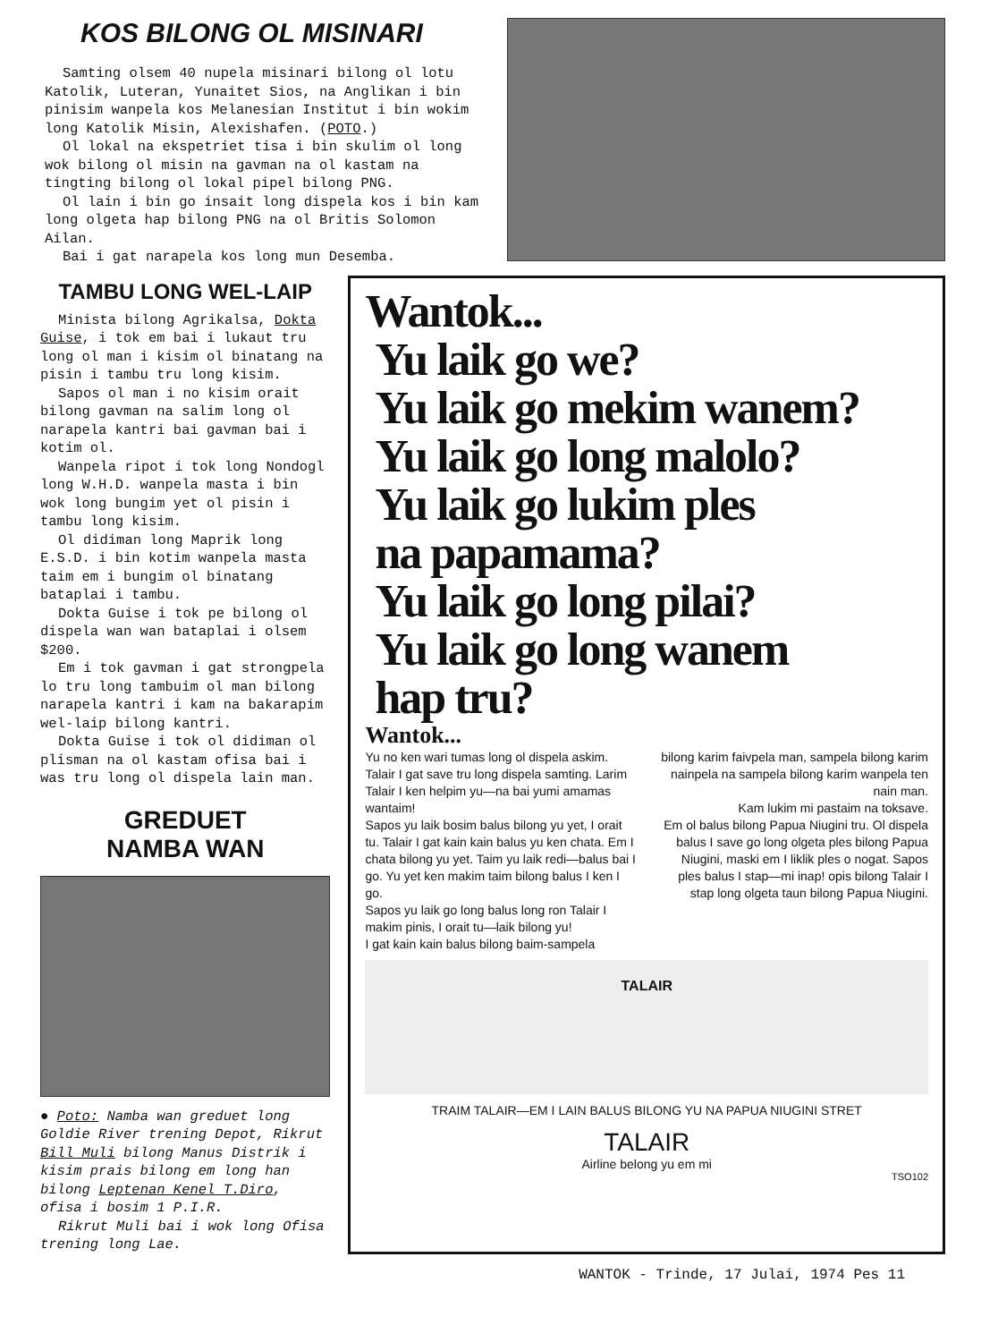KOS BILONG OL MISINARI
Samting olsem 40 nupela misinari bilong ol lotu Katolik, Luteran, Yunaitet Sios, na Anglikan i bin pinisim wanpela kos Melanesian Institut i bin wokim long Katolik Misin, Alexishafen. (POTO.)
Ol lokal na ekspetriet tisa i bin skulim ol long wok bilong ol misin na gavman na ol kastam na tingting bilong ol lokal pipel bilong PNG.
Ol lain i bin go insait long dispela kos i bin kam long olgeta hap bilong PNG na ol Britis Solomon Ailan.
Bai i gat narapela kos long mun Desemba.
TAMBU LONG WEL-LAIP
Minista bilong Agrikalsa, Dokta Guise, i tok em bai i lukaut tru long ol man i kisim ol binatang na pisin i tambu tru long kisim.
Sapos ol man i no kisim orait bilong gavman na salim long ol narapela kantri bai gavman bai i kotim ol.
Wanpela ripot i tok long Nondogl long W.H.D. wanpela masta i bin wok long bungim yet ol pisin i tambu long kisim.
Ol didiman long Maprik long E.S.D. i bin kotim wanpela masta taim em i bungim ol binatang bataplai i tambu.
Dokta Guise i tok pe bilong ol dispela wan wan bataplai i olsem $200.
Em i tok gavman i gat strongpela lo tru long tambuim ol man bilong narapela kantri i kam na bakarapim wel-laip bilong kantri.
Dokta Guise i tok ol didiman ol plisman na ol kastam ofisa bai i was tru long ol dispela lain man.
GREDUET
NAMBA WAN
● Poto: Namba wan greduet long Goldie River trening Depot, Rikrut Bill Muli bilong Manus Distrik i kisim prais bilong em long han bilong Leptenan Kenel T.Diro, ofisa i bosim 1 P.I.R.
Rikrut Muli bai i wok long Ofisa trening long Lae.
Wantok...
Yu laik go we?
Yu laik go mekim wanem?
Yu laik go long malolo?
Yu laik go lukim ples
na papamama?
Yu laik go long pilai?
Yu laik go long wanem
hap tru?
Wantok...
Yu no ken wari tumas long ol dispela askim. Talair I gat save tru long dispela samting. Larim Talair I ken helpim yu—na bai yumi amamas wantaim!
Sapos yu laik bosim balus bilong yu yet, I orait tu. Talair I gat kain kain balus yu ken chata. Em I chata bilong yu yet. Taim yu laik redi—balus bai I go. Yu yet ken makim taim bilong balus I ken I go.
Sapos yu laik go long balus long ron Talair I makim pinis, I orait tu—laik bilong yu!
I gat kain kain balus bilong baim-sampela
bilong karim faivpela man, sampela bilong karim nainpela na sampela bilong karim wanpela ten nain man.
Kam lukim mi pastaim na toksave.
Em ol balus bilong Papua Niugini tru. Ol dispela balus I save go long olgeta ples bilong Papua Niugini, maski em I liklik ples o nogat. Sapos ples balus I stap—mi inap! opis bilong Talair I stap long olgeta taun bilong Papua Niugini.
TALAIR
TRAIM TALAIR—EM I LAIN BALUS BILONG YU NA PAPUA NIUGINI STRET
TALAIR
Airline belong yu em mi
TSO102
WANTOK - Trinde, 17 Julai, 1974 Pes 11